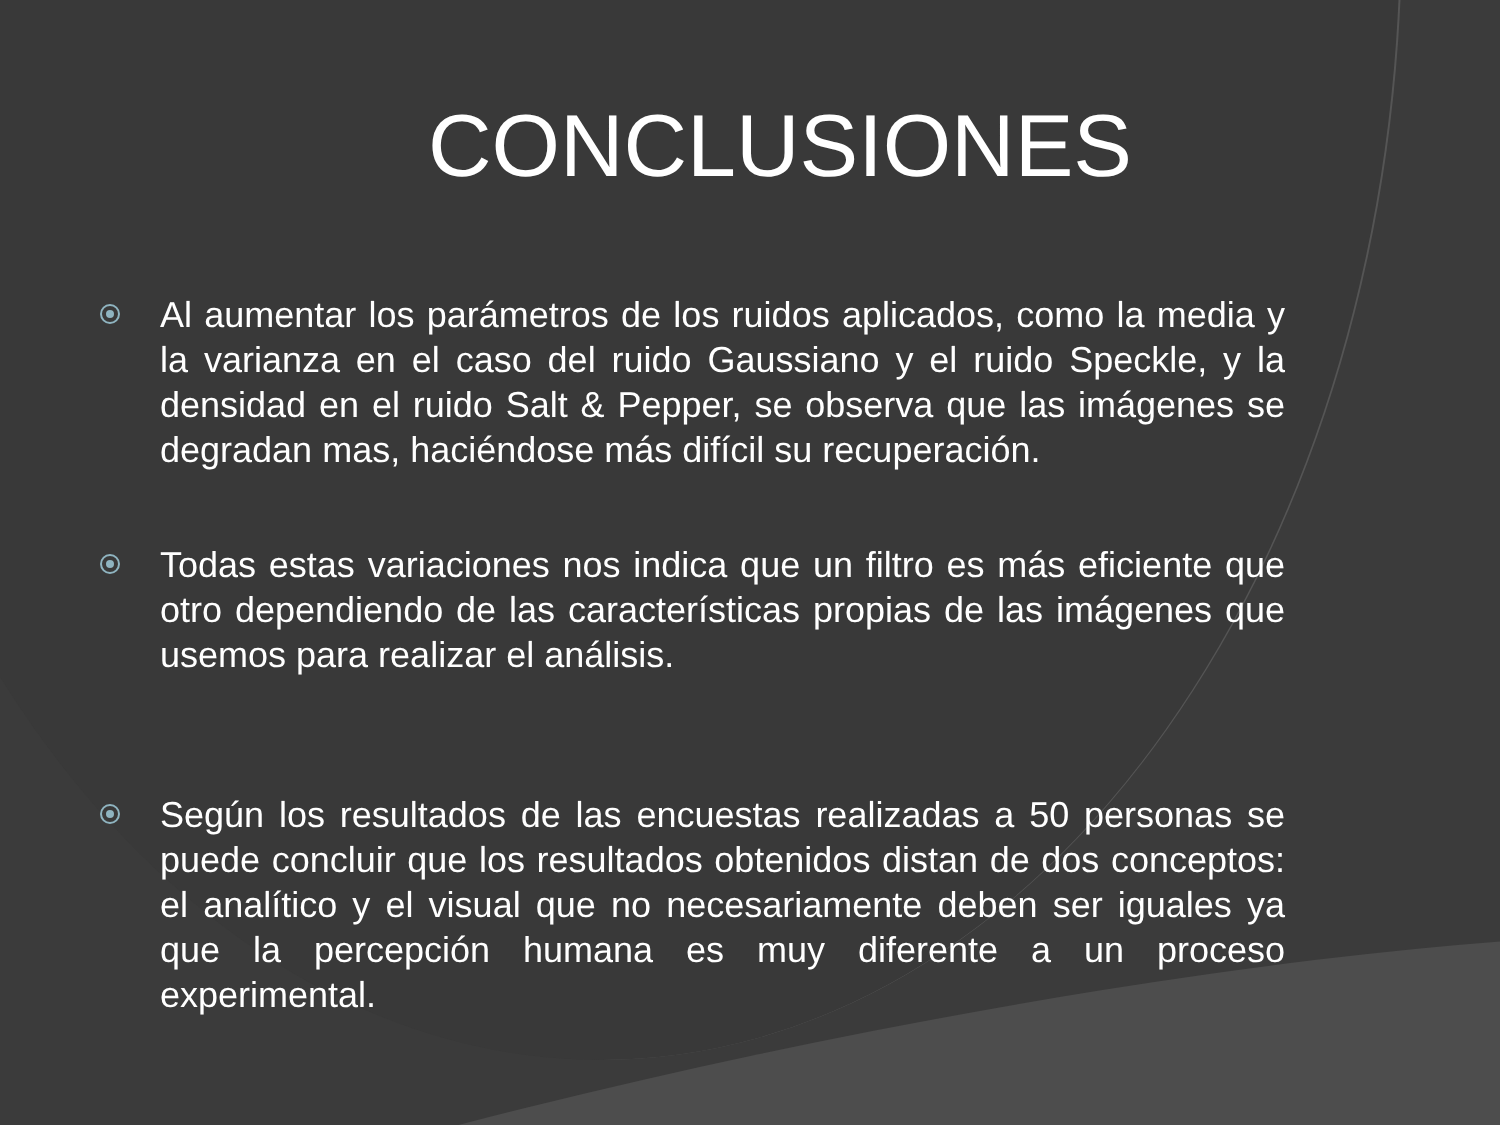CONCLUSIONES
Al aumentar los parámetros de los ruidos aplicados, como la media y la varianza en el caso del ruido Gaussiano y el ruido Speckle, y la densidad en el ruido Salt & Pepper, se observa que las imágenes se degradan mas, haciéndose más difícil su recuperación.
Todas estas variaciones nos indica que un filtro es más eficiente que otro dependiendo de las características propias de las imágenes que usemos para realizar el análisis.
Según los resultados de las encuestas realizadas a 50 personas se puede concluir que los resultados obtenidos distan de dos conceptos: el analítico y el visual que no necesariamente deben ser iguales ya que la percepción humana es muy diferente a un proceso experimental.